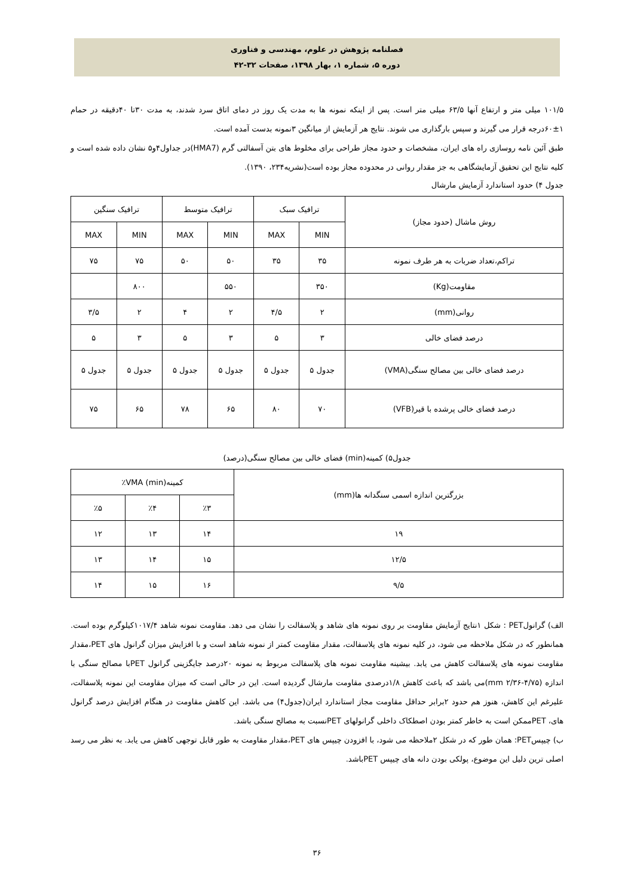فصلنامه پژوهش در علوم، مهندسی و فناوری
دوره ۵، شماره ۱، بهار ۱۳۹۸، صفحات ۳۲-۴۲
۱۰۱/۵ میلی متر و ارتفاع آنها ۶۳/۵ میلی متر است. پس از اینکه نمونه ها به مدت یک روز در دمای اتاق سرد شدند، به مدت ۳۰تا ۴۰دقیقه در حمام ۱±۶۰درجه قرار می گیرند و سپس بارگذاری می شوند. نتایج هر آزمایش از میانگین ۳نمونه بدست آمده است.
طبق آئین نامه روسازی راه های ایران، مشخصات و حدود مجاز طراحی برای مخلوط های بتن آسفالتی گرم (HMA7)در جداول۴و۵ نشان داده شده است و کلیه نتایج این تحقیق آزمایشگاهی به جز مقدار روانی در محدوده مجاز بوده است(نشریه۲۳۴، ۱۳۹۰).
جدول ۴) حدود استاندارد آزمایش مارشال
| روش ماشال (حدود مجاز) | ترافیک سبک | | ترافیک متوسط | | ترافیک سنگین | |
| --- | --- | --- | --- | --- | --- | --- |
| | MIN | MAX | MIN | MAX | MIN | MAX |
| تراکم،تعداد ضربات به هر طرف نمونه | ۳۵ | ۳۵ | ۵۰ | ۵۰ | ۷۵ | ۷۵ |
| مقاومت(Kg) | ۳۵۰ | | ۵۵۰ | | ۸۰۰ | |
| روانی(mm) | ۲ | ۴/۵ | ۲ | ۴ | ۲ | ۳/۵ |
| درصد فضای خالی | ۳ | ۵ | ۳ | ۵ | ۳ | ۵ |
| درصد فضای خالی بین مصالح سنگی(VMA) | جدول ۵ | جدول ۵ | جدول ۵ | جدول ۵ | جدول ۵ | جدول ۵ |
| درصد فضای خالی پرشده با قیر(VFB) | ۷۰ | ۸۰ | ۶۵ | ۷۸ | ۶۵ | ۷۵ |
جدول۵) کمینه(min) فضای خالی بین مصالح سنگی(درصد)
| بزرگترین اندازه اسمی سنگدانه ها(mm) | کمینه(min) VMA٪ | | |
| --- | --- | --- | --- |
| | ٪۳ | ٪۴ | ٪۵ |
| ۱۹ | ۱۴ | ۱۳ | ۱۲ |
| ۱۲/۵ | ۱۵ | ۱۴ | ۱۳ |
| ۹/۵ | ۱۶ | ۱۵ | ۱۴ |
الف) گرانولPET : شکل ۱نتایج آزمایش مقاومت بر روی نمونه های شاهد و پلاسفالت را نشان می دهد. مقاومت نمونه شاهد ۱۰۱۷/۴کیلوگرم بوده است. همانطور که در شکل ملاحظه می شود، در کلیه نمونه های پلاسفالت، مقدار مقاومت کمتر از نمونه شاهد است و با افزایش میزان گرانول های PET،مقدار مقاومت نمونه های پلاسفالت کاهش می یابد. بیشینه مقاومت نمونه های پلاسفالت مربوط به نمونه ۲۰درصد جایگزینی گرانول PETبا مصالح سنگی با اندازه (۴/۷۵-۲/۳۶ mm)می باشد که باعث کاهش ۱/۸درصدی مقاومت مارشال گردیده است. این در حالی است که میزان مقاومت این نمونه پلاسفالت، علیرغم این کاهش، هنوز هم حدود ۲برابر حداقل مقاومت مجاز استاندارد ایران(جدول۴) می باشد. این کاهش مقاومت در هنگام افزایش درصد گرانول های، PETممکن است به خاطر کمتر بودن اصطکاک داخلی گرانولهای PETنسبت به مصالح سنگی باشد.
ب) چیپسPET: همان طور که در شکل ۲ملاحظه می شود، با افزودن چیپس های PET،مقدار مقاومت به طور قابل توجهی کاهش می یابد. به نظر می رسد اصلی ترین دلیل این موضوع، پولکی بودن دانه های چیپس PETباشد.
۳۶